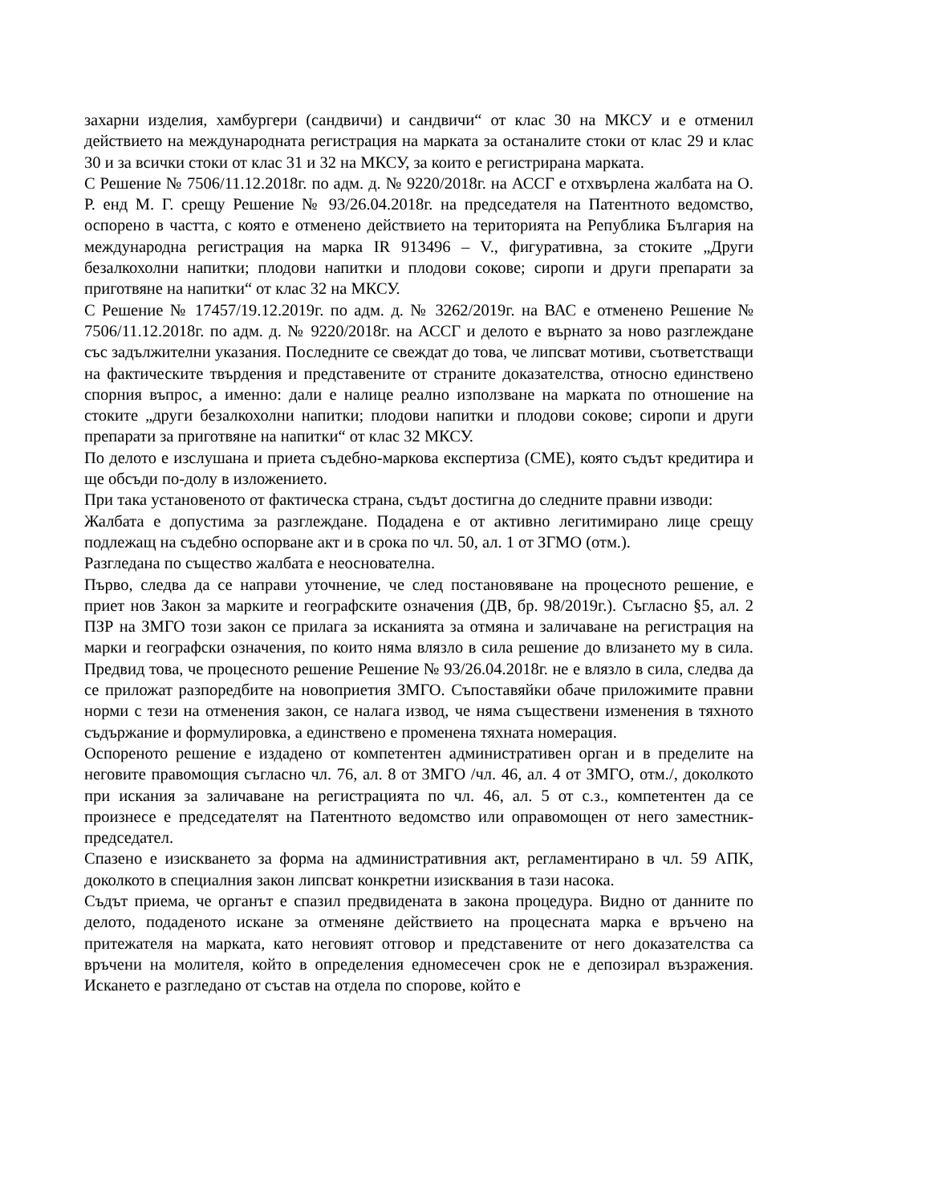захарни изделия, хамбургери (сандвичи) и сандвичи“ от клас 30 на МКСУ и е отменил действието на международната регистрация на марката за останалите стоки от клас 29 и клас 30 и за всички стоки от клас 31 и 32 на МКСУ, за които е регистрирана марката.
С Решение № 7506/11.12.2018г. по адм. д. № 9220/2018г. на АССГ е отхвърлена жалбата на О. Р. енд М. Г. срещу Решение № 93/26.04.2018г. на председателя на Патентното ведомство, оспорено в частта, с която е отменено действието на територията на Република България на международна регистрация на марка IR 913496 – V., фигуративна, за стоките „Други безалкохолни напитки; плодови напитки и плодови сокове; сиропи и други препарати за приготвяне на напитки“ от клас 32 на МКСУ.
С Решение № 17457/19.12.2019г. по адм. д. № 3262/2019г. на ВАС е отменено Решение № 7506/11.12.2018г. по адм. д. № 9220/2018г. на АССГ и делото е върнато за ново разглеждане със задължителни указания. Последните се свеждат до това, че липсват мотиви, съответстващи на фактическите твърдения и представените от страните доказателства, относно единствено спорния въпрос, а именно: дали е налице реално използване на марката по отношение на стоките „други безалкохолни напитки; плодови напитки и плодови сокове; сиропи и други препарати за приготвяне на напитки“ от клас 32 МКСУ.
По делото е изслушана и приета съдебно-маркова експертиза (СМЕ), която съдът кредитира и ще обсъди по-долу в изложението.
При така установеното от фактическа страна, съдът достигна до следните правни изводи:
Жалбата е допустима за разглеждане. Подадена е от активно легитимирано лице срещу подлежащ на съдебно оспорване акт и в срока по чл. 50, ал. 1 от ЗГМО (отм.).
Разгледана по същество жалбата е неоснователна.
Първо, следва да се направи уточнение, че след постановяване на процесното решение, е приет нов Закон за марките и географските означения (ДВ, бр. 98/2019г.). Съгласно §5, ал. 2 ПЗР на ЗМГО този закон се прилага за исканията за отмяна и заличаване на регистрация на марки и географски означения, по които няма влязло в сила решение до влизането му в сила. Предвид това, че процесното решение Решение № 93/26.04.2018г. не е влязло в сила, следва да се приложат разпоредбите на новоприетия ЗМГО. Съпоставяйки обаче приложимите правни норми с тези на отменения закон, се налага извод, че няма съществени изменения в тяхното съдържание и формулировка, а единствено е променена тяхната номерация.
Оспореното решение е издадено от компетентен административен орган и в пределите на неговите правомощия съгласно чл. 76, ал. 8 от ЗМГО /чл. 46, ал. 4 от ЗМГО, отм./, доколкото при искания за заличаване на регистрацията по чл. 46, ал. 5 от с.з., компетентен да се произнесе е председателят на Патентното ведомство или оправомощен от него заместник-председател.
Спазено е изискването за форма на административния акт, регламентирано в чл. 59 АПК, доколкото в специалния закон липсват конкретни изисквания в тази насока.
Съдът приема, че органът е спазил предвидената в закона процедура. Видно от данните по делото, подаденото искане за отменяне действието на процесната марка е връчено на притежателя на марката, като неговият отговор и представените от него доказателства са връчени на молителя, който в определения едномесечен срок не е депозирал възражения. Искането е разгледано от състав на отдела по спорове, който е